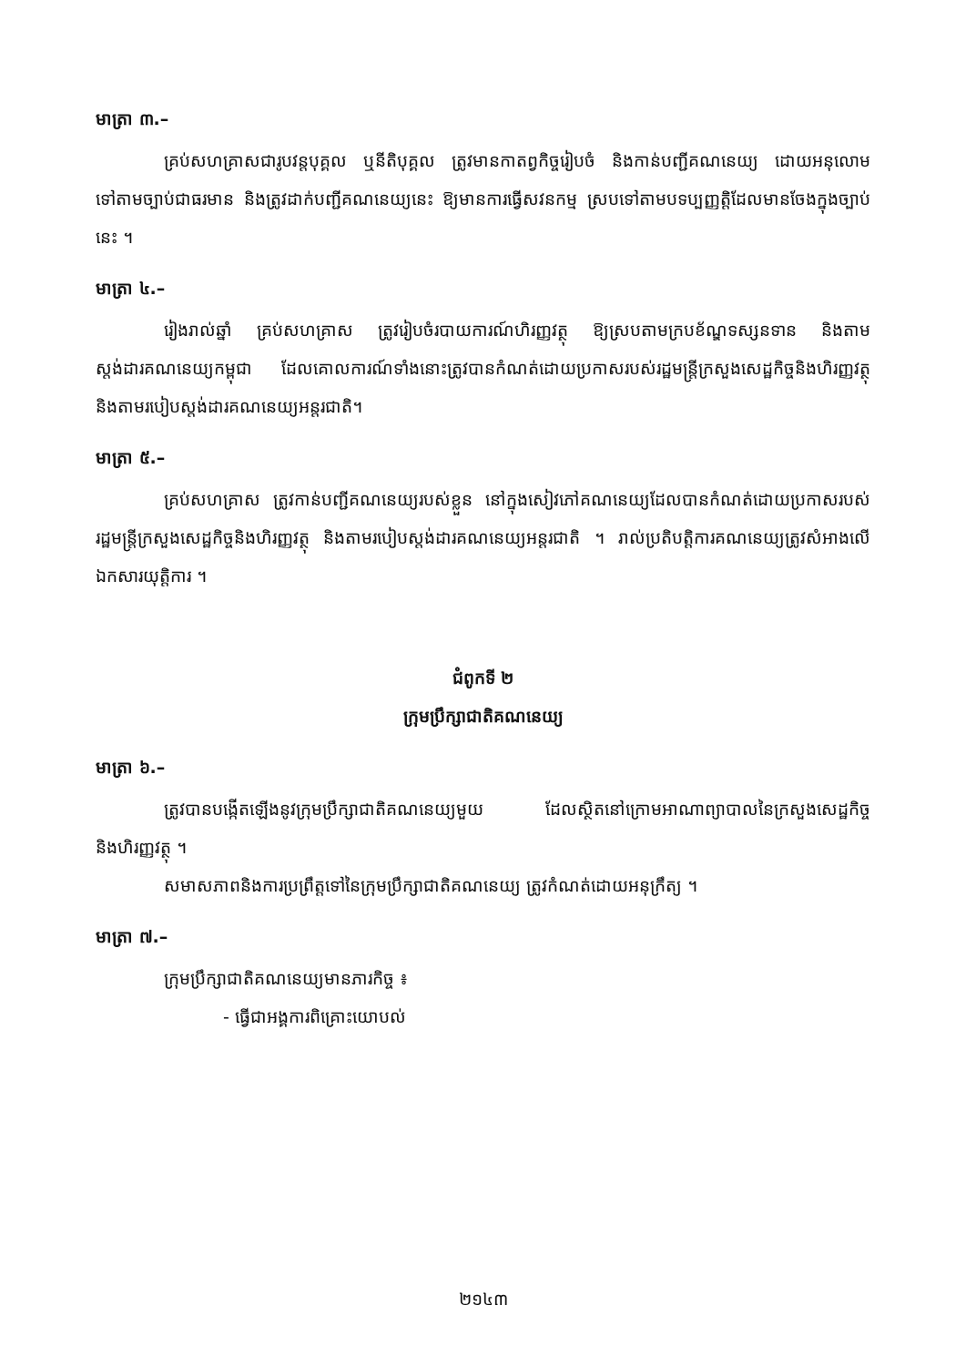មាត្រា ៣.–
គ្រប់សហគ្រាសជារូបវន្តបុគ្គល ឬនីតិបុគ្គល ត្រូវមានកាតព្វកិច្ចរៀបចំ និងកាន់បញ្ជីគណនេយ្យ ដោយអនុលោមទៅតាមច្បាប់ជាធរមាន និងត្រូវដាក់បញ្ជីគណនេយ្យនេះ ឱ្យមានការធ្វើសវនកម្ម ស្របទៅតាមបទប្បញ្ញត្តិដែលមានចែងក្នុងច្បាប់នេះ ។
មាត្រា ៤.–
រៀងរាល់ឆ្នាំ គ្រប់សហគ្រាស ត្រូវរៀបចំរបាយការណ៍ហិរញ្ញវត្ថុ ឱ្យស្របតាមក្របខ័ណ្ឌទស្សនទាន និងតាមស្តង់ដារគណនេយ្យកម្ពុជា ដែលគោលការណ៍ទាំងនោះត្រូវបានកំណត់ដោយប្រកាសរបស់រដ្ឋមន្ត្រីក្រសួងសេដ្ឋកិច្ចនិងហិរញ្ញវត្ថុ និងតាមរបៀបស្តង់ដារគណនេយ្យអន្តរជាតិ។
មាត្រា ៥.–
គ្រប់សហគ្រាស ត្រូវកាន់បញ្ជីគណនេយ្យរបស់ខ្លួន នៅក្នុងសៀវភៅគណនេយ្យដែលបានកំណត់ដោយប្រកាសរបស់រដ្ឋមន្ត្រីក្រសួងសេដ្ឋកិច្ចនិងហិរញ្ញវត្ថុ និងតាមរបៀបស្តង់ដារគណនេយ្យអន្តរជាតិ ។ រាល់ប្រតិបត្តិការគណនេយ្យត្រូវសំអាងលើឯកសារយុត្តិការ ។
ជំពូកទី ២
ក្រុមប្រឹក្សាជាតិគណនេយ្យ
មាត្រា ៦.–
ត្រូវបានបង្កើតឡើងនូវក្រុមប្រឹក្សាជាតិគណនេយ្យមួយ ដែលស្ថិតនៅក្រោមអាណាព្យាបាលនៃក្រសួងសេដ្ឋកិច្ចនិងហិរញ្ញវត្ថុ ។
សមាសភាពនិងការប្រព្រឹត្តទៅនៃក្រុមប្រឹក្សាជាតិគណនេយ្យ ត្រូវកំណត់ដោយអនុក្រឹត្យ ។
មាត្រា ៧.–
ក្រុមប្រឹក្សាជាតិគណនេយ្យមានភារកិច្ច ៖
- ធ្វើជាអង្គការពិគ្រោះយោបល់
២១៤៣